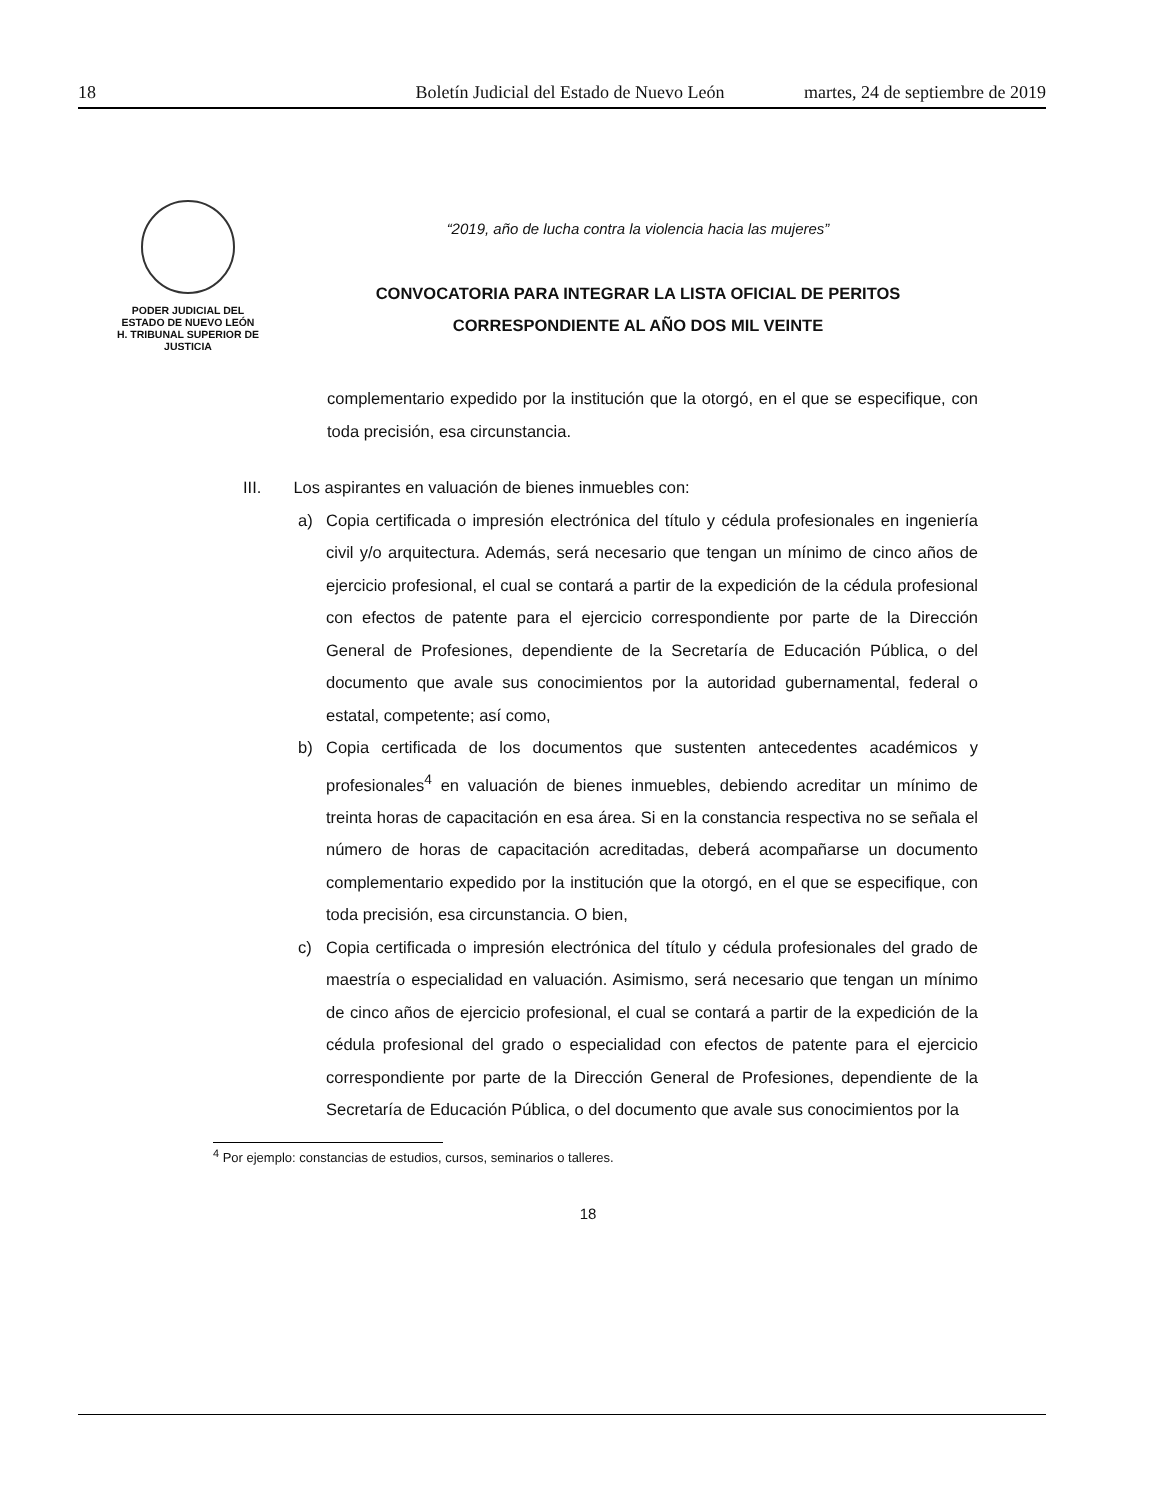18 Boletín Judicial del Estado de Nuevo León martes, 24 de septiembre de 2019
PODER JUDICIAL DEL
ESTADO DE NUEVO LEÓN
H. TRIBUNAL SUPERIOR DE
JUSTICIA
“2019, año de lucha contra la violencia hacia las mujeres”
CONVOCATORIA PARA INTEGRAR LA LISTA OFICIAL DE PERITOS
CORRESPONDIENTE AL AÑO DOS MIL VEINTE
complementario expedido por la institución que la otorgó, en el que se especifique, con toda precisión, esa circunstancia.
III. Los aspirantes en valuación de bienes inmuebles con:
a) Copia certificada o impresión electrónica del título y cédula profesionales en ingeniería civil y/o arquitectura. Además, será necesario que tengan un mínimo de cinco años de ejercicio profesional, el cual se contará a partir de la expedición de la cédula profesional con efectos de patente para el ejercicio correspondiente por parte de la Dirección General de Profesiones, dependiente de la Secretaría de Educación Pública, o del documento que avale sus conocimientos por la autoridad gubernamental, federal o estatal, competente; así como,
b) Copia certificada de los documentos que sustenten antecedentes académicos y profesionales<sup>4</sup> en valuación de bienes inmuebles, debiendo acreditar un mínimo de treinta horas de capacitación en esa área. Si en la constancia respectiva no se señala el número de horas de capacitación acreditadas, deberá acompañarse un documento complementario expedido por la institución que la otorgó, en el que se especifique, con toda precisión, esa circunstancia. O bien,
c) Copia certificada o impresión electrónica del título y cédula profesionales del grado de maestría o especialidad en valuación. Asimismo, será necesario que tengan un mínimo de cinco años de ejercicio profesional, el cual se contará a partir de la expedición de la cédula profesional del grado o especialidad con efectos de patente para el ejercicio correspondiente por parte de la Dirección General de Profesiones, dependiente de la Secretaría de Educación Pública, o del documento que avale sus conocimientos por la
<sup>4</sup> Por ejemplo: constancias de estudios, cursos, seminarios o talleres.
18